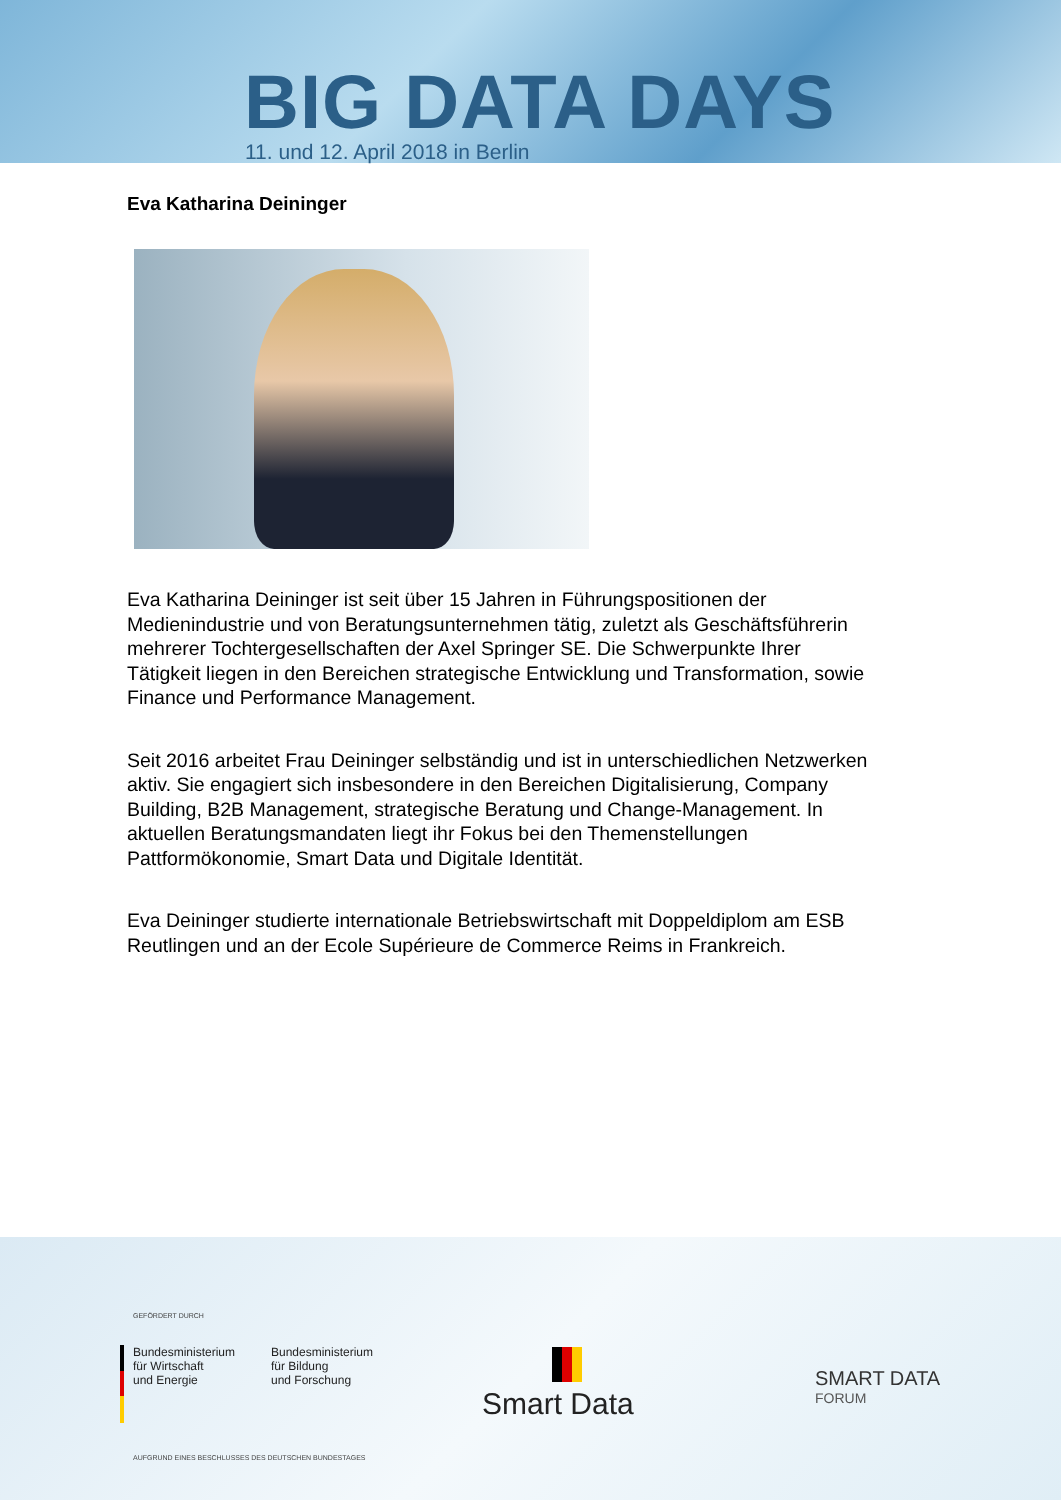BIG DATA DAYS
11. und 12. April 2018 in Berlin
Eva Katharina Deininger
Eva Katharina Deininger ist seit über 15 Jahren in Führungspositionen der Medienindustrie und von Beratungsunternehmen tätig, zuletzt als Geschäftsführerin mehrerer Tochtergesellschaften der Axel Springer SE. Die Schwerpunkte Ihrer Tätigkeit liegen in den Bereichen strategische Entwicklung und Transformation, sowie Finance und Performance Management.
Seit 2016 arbeitet Frau Deininger selbständig und ist in unterschiedlichen Netzwerken aktiv. Sie engagiert sich insbesondere in den Bereichen Digitalisierung, Company Building, B2B Management, strategische Beratung und Change-Management. In aktuellen Beratungsmandaten liegt ihr Fokus bei den Themenstellungen Pattformökonomie, Smart Data und Digitale Identität.
Eva Deininger studierte internationale Betriebswirtschaft mit Doppeldiplom am ESB Reutlingen und an der Ecole Supérieure de Commerce Reims in Frankreich.
GEFÖRDERT DURCH
Bundesministerium
für Wirtschaft
und Energie
Bundesministerium
für Bildung
und Forschung
AUFGRUND EINES BESCHLUSSES DES DEUTSCHEN BUNDESTAGES
Smart Data
SMART DATA
FORUM